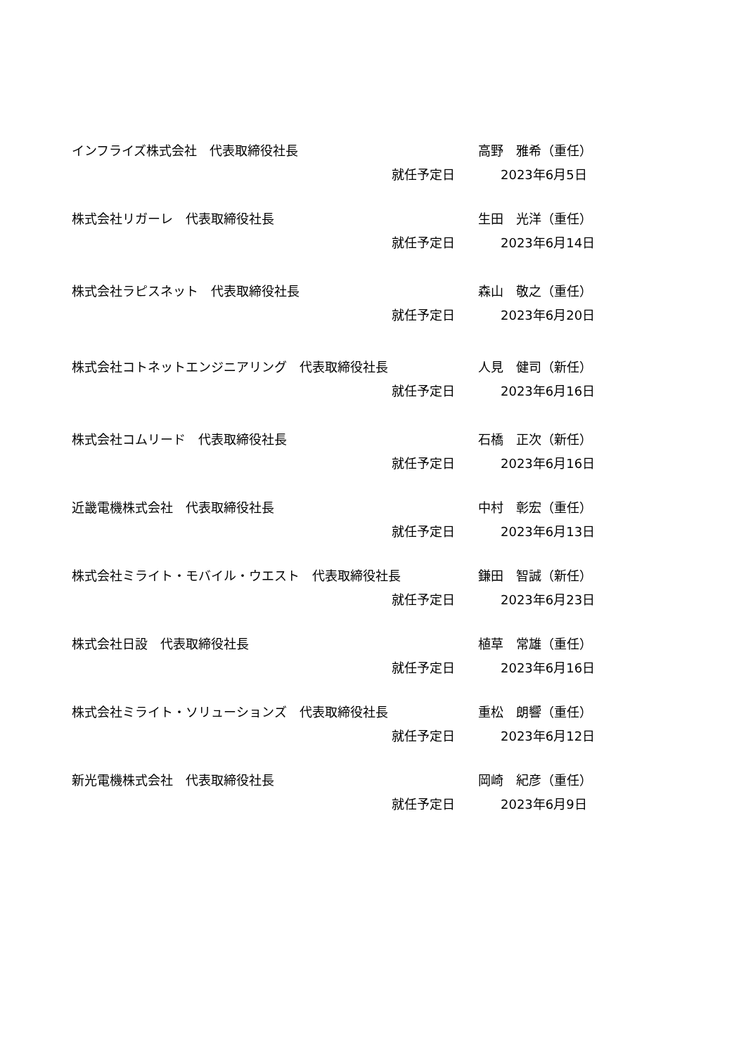インフライズ株式会社　代表取締役社長 高野　雅希（重任）
就任予定日 2023年6月5日
株式会社リガーレ　代表取締役社長 生田　光洋（重任）
就任予定日 2023年6月14日
株式会社ラピスネット　代表取締役社長 森山　敬之（重任）
就任予定日 2023年6月20日
株式会社コトネットエンジニアリング　代表取締役社長 人見　健司（新任）
就任予定日 2023年6月16日
株式会社コムリード　代表取締役社長 石橋　正次（新任）
就任予定日 2023年6月16日
近畿電機株式会社　代表取締役社長 中村　彰宏（重任）
就任予定日 2023年6月13日
株式会社ミライト・モバイル・ウエスト　代表取締役社長 鎌田　智誠（新任）
就任予定日 2023年6月23日
株式会社日設　代表取締役社長 植草　常雄（重任）
就任予定日 2023年6月16日
株式会社ミライト・ソリューションズ　代表取締役社長 重松　朗響（重任）
就任予定日 2023年6月12日
新光電機株式会社　代表取締役社長 岡崎　紀彦（重任）
就任予定日 2023年6月9日